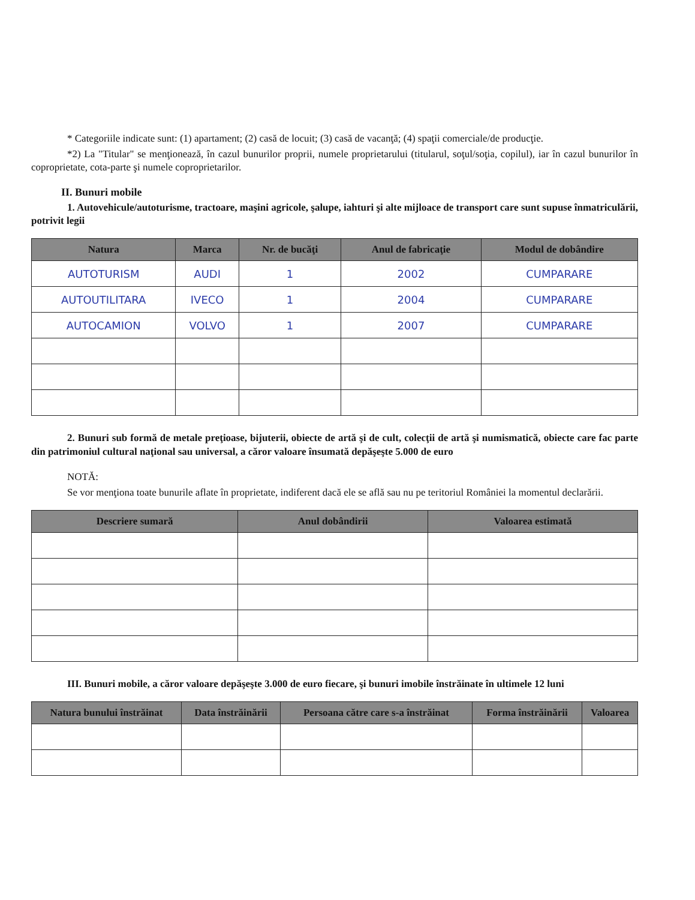* Categoriile indicate sunt: (1) apartament; (2) casă de locuit; (3) casă de vacanţă; (4) spaţii comerciale/de producţie.
*2) La "Titular" se menţionează, în cazul bunurilor proprii, numele proprietarului (titularul, soţul/soţia, copilul), iar în cazul bunurilor în coproprietate, cota-parte şi numele coproprietarilor.
II. Bunuri mobile
1. Autovehicule/autoturisme, tractoare, maşini agricole, şalupe, iahturi şi alte mijloace de transport care sunt supuse înmatriculării, potrivit legii
| Natura | Marca | Nr. de bucăţi | Anul de fabricaţie | Modul de dobândire |
| --- | --- | --- | --- | --- |
| AUTOTURISM | AUDI | 1 | 2002 | CUMPARARE |
| AUTOUTILITARA | IVECO | 1 | 2004 | CUMPARARE |
| AUTOCAMION | VOLVO | 1 | 2007 | CUMPARARE |
2. Bunuri sub formă de metale preţioase, bijuterii, obiecte de artă şi de cult, colecţii de artă şi numismatică, obiecte care fac parte din patrimoniul cultural naţional sau universal, a căror valoare însumată depăşeşte 5.000 de euro
NOTĂ:
Se vor menţiona toate bunurile aflate în proprietate, indiferent dacă ele se află sau nu pe teritoriul României la momentul declarării.
| Descriere sumară | Anul dobândirii | Valoarea estimată |
| --- | --- | --- |
III. Bunuri mobile, a căror valoare depăşeşte 3.000 de euro fiecare, şi bunuri imobile înstrăinate în ultimele 12 luni
| Natura bunului înstrăinat | Data înstrăinării | Persoana către care s-a înstrăinat | Forma înstrăinării | Valoarea |
| --- | --- | --- | --- | --- |